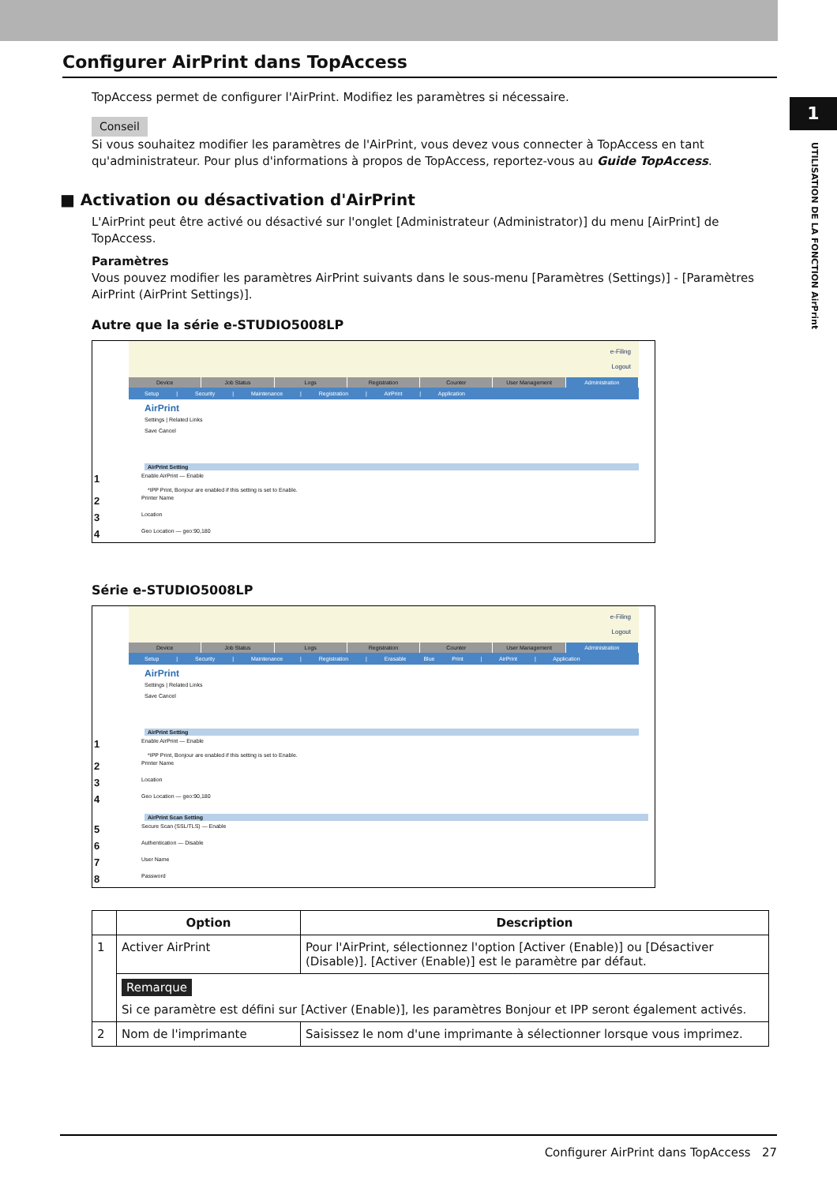1
UTILISATION DE LA FONCTION AirPrint
Configurer AirPrint dans TopAccess
TopAccess permet de configurer l'AirPrint. Modifiez les paramètres si nécessaire.
Conseil
Si vous souhaitez modifier les paramètres de l'AirPrint, vous devez vous connecter à TopAccess en tant qu'administrateur. Pour plus d'informations à propos de TopAccess, reportez-vous au Guide TopAccess.
■ Activation ou désactivation d'AirPrint
L'AirPrint peut être activé ou désactivé sur l'onglet [Administrateur (Administrator)] du menu [AirPrint] de TopAccess.
Paramètres
Vous pouvez modifier les paramètres AirPrint suivants dans le sous-menu [Paramètres (Settings)] - [Paramètres AirPrint (AirPrint Settings)].
Autre que la série e-STUDIO5008LP
e-Filing
Logout
Device Job Status Logs Registration Counter User Management Administration
Setup | Security | Maintenance | Registration | AirPrint | Application
AirPrint
Settings | Related Links
Save Cancel
AirPrint Setting
1 Enable AirPrint — Enable
*IPP Print, Bonjour are enabled if this setting is set to Enable.
2 Printer Name
3 Location
4 Geo Location — geo:90,180
Série e-STUDIO5008LP
e-Filing
Logout
Device Job Status Logs Registration Counter User Management Administration
Setup | Security | Maintenance | Registration | Erasable Blue Print | AirPrint | Application
AirPrint
Settings | Related Links
Save Cancel
AirPrint Setting
1 Enable AirPrint — Enable
*IPP Print, Bonjour are enabled if this setting is set to Enable.
2 Printer Name
3 Location
4 Geo Location — geo:90,180
AirPrint Scan Setting
5 Secure Scan (SSL/TLS) — Enable
6 Authentication — Disable
7 User Name
8 Password
| | Option | Description |
| --- | --- | --- |
| 1 | Activer AirPrint | Pour l'AirPrint, sélectionnez l'option [Activer (Enable)] ou [Désactiver (Disable)]. [Activer (Enable)] est le paramètre par défaut. |
| | Remarque Si ce paramètre est défini sur [Activer (Enable)], les paramètres Bonjour et IPP seront également activés. | |
| 2 | Nom de l'imprimante | Saisissez le nom d'une imprimante à sélectionner lorsque vous imprimez. |
Configurer AirPrint dans TopAccess 27